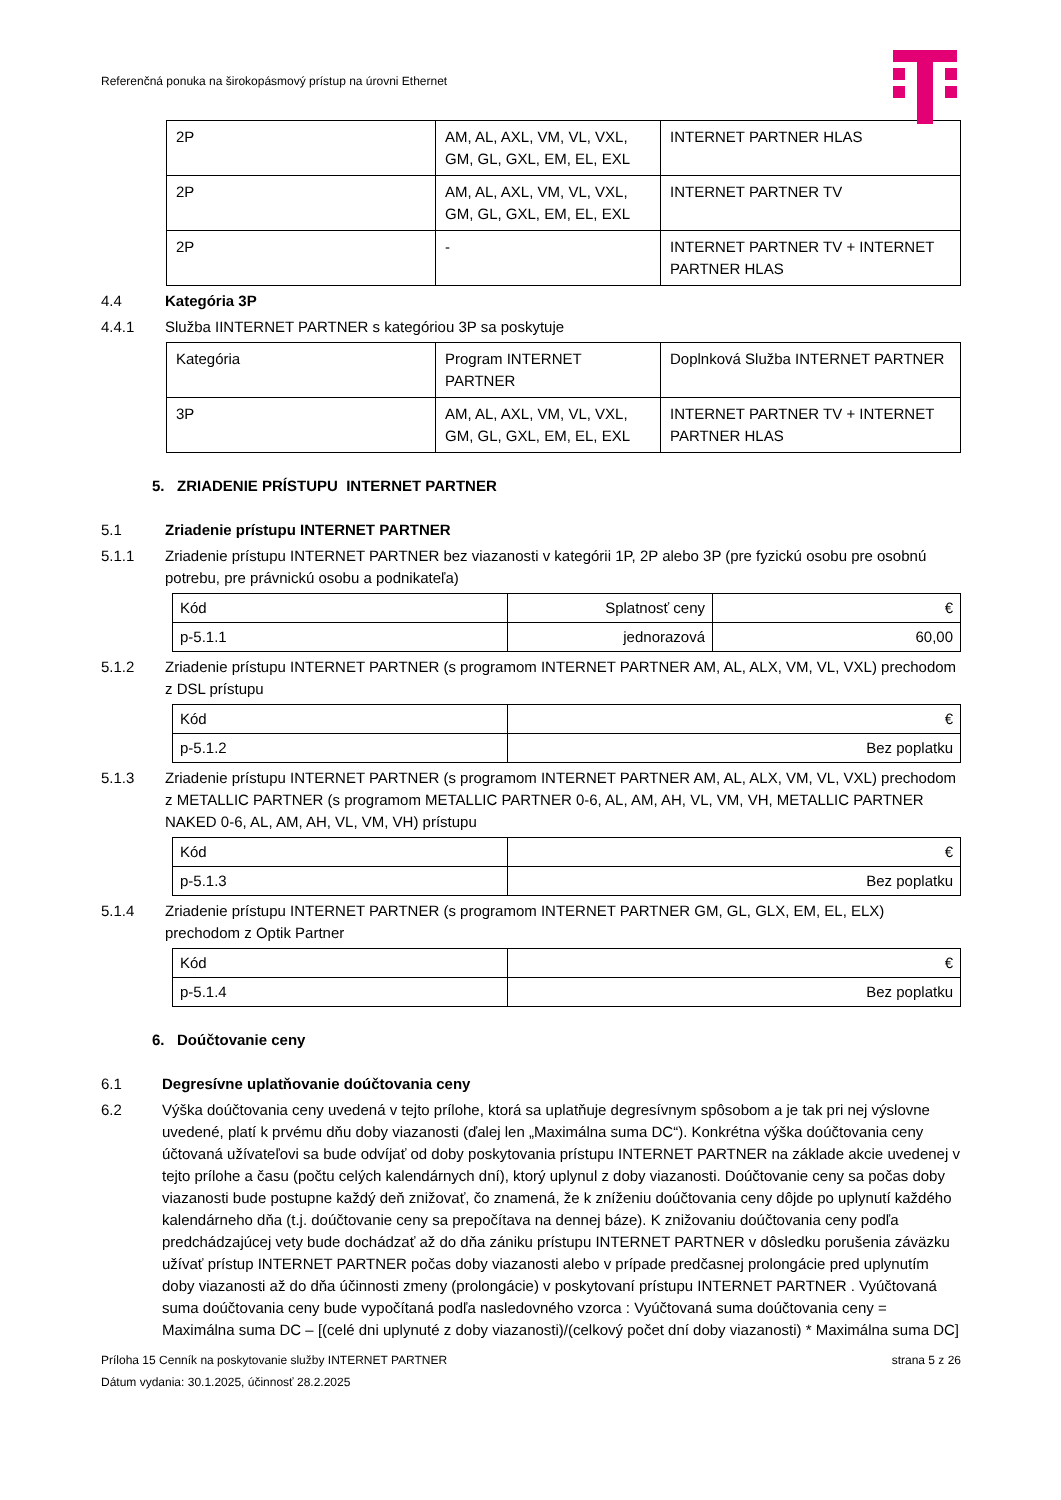Referenčná ponuka na širokopásmový prístup na úrovni Ethernet
| 2P | AM, AL, AXL, VM, VL, VXL, GM, GL, GXL, EM, EL, EXL | INTERNET PARTNER HLAS |
| 2P | AM, AL, AXL, VM, VL, VXL, GM, GL, GXL, EM, EL, EXL | INTERNET PARTNER TV |
| 2P | - | INTERNET PARTNER TV + INTERNET PARTNER HLAS |
4.4 Kategória 3P
4.4.1 Služba IINTERNET PARTNER s kategóriou 3P sa poskytuje
| Kategória | Program INTERNET PARTNER | Doplnková Služba INTERNET PARTNER |
| 3P | AM, AL, AXL, VM, VL, VXL, GM, GL, GXL, EM, EL, EXL | INTERNET PARTNER TV + INTERNET PARTNER HLAS |
5. ZRIADENIE PRÍSTUPU INTERNET PARTNER
5.1 Zriadenie prístupu INTERNET PARTNER
5.1.1 Zriadenie prístupu INTERNET PARTNER bez viazanosti v kategórii 1P, 2P alebo 3P (pre fyzickú osobu pre osobnú potrebu, pre právnickú osobu a podnikateľa)
| Kód | Splatnosť ceny | € |
| p-5.1.1 | jednorazová | 60,00 |
5.1.2 Zriadenie prístupu INTERNET PARTNER (s programom INTERNET PARTNER AM, AL, ALX, VM, VL, VXL) prechodom z DSL prístupu
| Kód | € |
| p-5.1.2 | Bez poplatku |
5.1.3 Zriadenie prístupu INTERNET PARTNER (s programom INTERNET PARTNER AM, AL, ALX, VM, VL, VXL) prechodom z METALLIC PARTNER (s programom METALLIC PARTNER 0-6, AL, AM, AH, VL, VM, VH, METALLIC PARTNER NAKED 0-6, AL, AM, AH, VL, VM, VH) prístupu
| Kód | € |
| p-5.1.3 | Bez poplatku |
5.1.4 Zriadenie prístupu INTERNET PARTNER (s programom INTERNET PARTNER GM, GL, GLX, EM, EL, ELX) prechodom z Optik Partner
| Kód | € |
| p-5.1.4 | Bez poplatku |
6. Doúčtovanie ceny
6.1 Degresívne uplatňovanie doúčtovania ceny
6.2 Výška doúčtovania ceny uvedená v tejto prílohe, ktorá sa uplatňuje degresívnym spôsobom a je tak pri nej výslovne uvedené, platí k prvému dňu doby viazanosti (ďalej len „Maximálna suma DC“). Konkrétna výška doúčtovania ceny účtovaná užívateľovi sa bude odvíjať od doby poskytovania prístupu INTERNET PARTNER na základe akcie uvedenej v tejto prílohe a času (počtu celých kalendárnych dní), ktorý uplynul z doby viazanosti. Doúčtovanie ceny sa počas doby viazanosti bude postupne každý deň znižovať, čo znamená, že k zníženiu doúčtovania ceny dôjde po uplynutí každého kalendárneho dňa (t.j. doúčtovanie ceny sa prepočítava na dennej báze). K znižovaniu doúčtovania ceny podľa predchádzajúcej vety bude dochádzať až do dňa zániku prístupu INTERNET PARTNER v dôsledku porušenia záväzku užívať prístup INTERNET PARTNER počas doby viazanosti alebo v prípade predčasnej prolongácie pred uplynutím doby viazanosti až do dňa účinnosti zmeny (prolongácie) v poskytovaní prístupu INTERNET PARTNER . Vyúčtovaná suma doúčtovania ceny bude vypočítaná podľa nasledovného vzorca : Vyúčtovaná suma doúčtovania ceny = Maximálna suma DC – [(celé dni uplynuté z doby viazanosti)/(celkový počet dní doby viazanosti) * Maximálna suma DC]
Príloha 15 Cenník na poskytovanie služby INTERNET PARTNER strana 5 z 26
Dátum vydania: 30.1.2025, účinnosť 28.2.2025